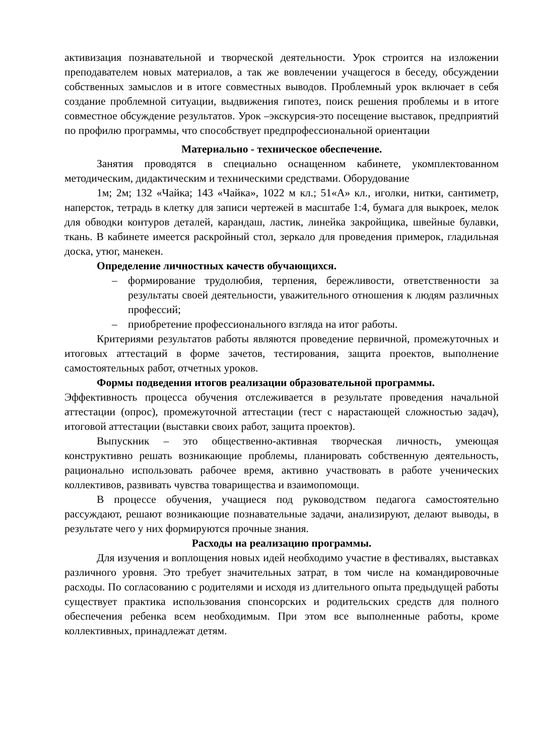активизация познавательной и творческой деятельности. Урок строится на изложении преподавателем новых материалов, а так же вовлечении учащегося в беседу, обсуждении собственных замыслов и в итоге совместных выводов. Проблемный урок включает в себя создание проблемной ситуации, выдвижения гипотез, поиск решения проблемы и в итоге совместное обсуждение результатов. Урок –экскурсия-это посещение выставок, предприятий по профилю программы, что способствует предпрофессиональной ориентации
Материально - техническое обеспечение.
Занятия проводятся в специально оснащенном кабинете, укомплектованном методическим, дидактическим и техническими средствами. Оборудование
1м; 2м; 132 «Чайка; 143 «Чайка», 1022 м кл.; 51«А» кл., иголки, нитки, сантиметр, наперсток, тетрадь в клетку для записи чертежей в масштабе 1:4, бумага для выкроек, мелок для обводки контуров деталей, карандаш, ластик, линейка закройщика, швейные булавки, ткань. В кабинете имеется раскройный стол, зеркало для проведения примерок, гладильная доска, утюг, манекен.
Определение личностных качеств обучающихся.
– формирование трудолюбия, терпения, бережливости, ответственности за результаты своей деятельности, уважительного отношения к людям различных профессий;
– приобретение профессионального взгляда на итог работы.
Критериями результатов работы являются проведение первичной, промежуточных и итоговых аттестаций в форме зачетов, тестирования, защита проектов, выполнение самостоятельных работ, отчетных уроков.
Формы подведения итогов реализации образовательной программы.
Эффективность процесса обучения отслеживается в результате проведения начальной аттестации (опрос), промежуточной аттестации (тест с нарастающей сложностью задач), итоговой аттестации (выставки своих работ, защита проектов).
Выпускник – это общественно-активная творческая личность, умеющая конструктивно решать возникающие проблемы, планировать собственную деятельность, рационально использовать рабочее время, активно участвовать в работе ученических коллективов, развивать чувства товарищества и взаимопомощи.
В процессе обучения, учащиеся под руководством педагога самостоятельно рассуждают, решают возникающие познавательные задачи, анализируют, делают выводы, в результате чего у них формируются прочные знания.
Расходы на реализацию программы.
Для изучения и воплощения новых идей необходимо участие в фестивалях, выставках различного уровня. Это требует значительных затрат, в том числе на командировочные расходы. По согласованию с родителями и исходя из длительного опыта предыдущей работы существует практика использования спонсорских и родительских средств для полного обеспечения ребенка всем необходимым. При этом все выполненные работы, кроме коллективных, принадлежат детям.